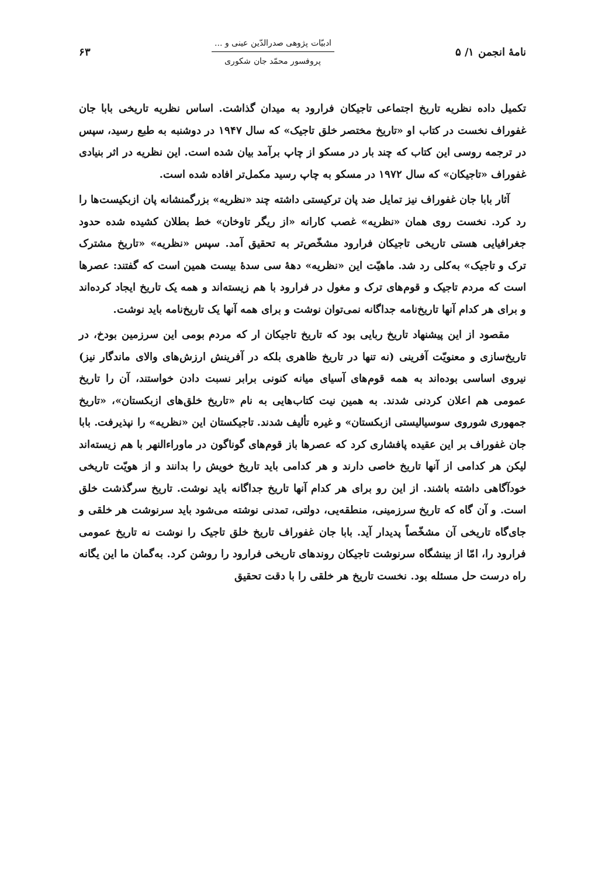نامهٔ انجمن ۱/ ۵
ادبیّات پژوهی صدرالدّین عینی و ...
پروفسور محمّد جان شکوری
۶۳
تکمیل داده نظریه تاریخ اجتماعی تاجیکان فرارود به میدان گذاشت. اساس نظریه تاریخی بابا جان غفوراف نخست در کتاب او «تاریخ مختصر خلق تاجیک» که سال ۱۹۴۷ در دوشنبه به طبع رسید، سپس در ترجمه روسی این کتاب که چند بار در مسکو از چاپ برآمد بیان شده است. این نظریه در اثر بنیادی غفوراف «تاجیکان» که سال ۱۹۷۲ در مسکو به چاپ رسید مکمل‌تر افاده شده است.
آثار بابا جان غفوراف نیز تمایل ضد پان ترکیستی داشته چند «نظریه» بزرگمنشانه پان ازبکیست‌ها را رد کرد. نخست روی همان «نظریه» غصب کارانه «از ریگر تاوخان» خط بطلان کشیده شده حدود جغرافیایی هستی تاریخی تاجیکان فرارود مشخّص‌تر به تحقیق آمد. سپس «نظریه» «تاریخ مشترک ترک و تاجیک» به‌کلی رد شد. ماهیّت این «نظریه» دههٔ سی سدهٔ بیست همین است که گفتند: عصرها است که مردم تاجیک و قوم‌های ترک و مغول در فرارود با هم زیسته‌اند و همه یک تاریخ ایجاد کرده‌اند و برای هر کدام آنها تاریخ‌نامه جداگانه نمی‌توان نوشت و برای همه آنها یک تاریخ‌نامه باید نوشت.
مقصود از این پیشنهاد تاریخ ربایی بود که تاریخ تاجیکان ار که مردم بومی این سرزمین بودخ، در تاریخ‌سازی و معنویّت آفرینی (نه تنها در تاریخ ظاهری بلکه در آفرینش ارزش‌های والای ماندگار نیز) نیروی اساسی بوده‌اند به همه قوم‌های آسیای میانه کنونی برابر نسبت دادن خواستند، آن را تاریخ عمومی هم اعلان کردنی شدند. به همین نیت کتاب‌هایی به نام «تاریخ خلق‌های ازبکستان»، «تاریخ جمهوری شوروی سوسیالیستی ازبکستان» و غیره تألیف شدند. تاجیکستان این «نظریه» را نپذیرفت. بابا جان غفوراف بر این عقیده پافشاری کرد که عصرها باز قوم‌های گوناگون در ماوراءالنهر با هم زیسته‌اند لیکن هر کدامی از آنها تاریخ خاصی دارند و هر کدامی باید تاریخ خویش را بدانند و از هویّت تاریخی خودآگاهی داشته باشند. از این رو برای هر کدام آنها تاریخ جداگانه باید نوشت. تاریخ سرگذشت خلق است. و آن گاه که تاریخ سرزمینی، منطقه‌یی، دولتی، تمدنی نوشته می‌شود باید سرنوشت هر خلقی و جای‌گاه تاریخی آن مشخّصاً پدیدار آید. بابا جان غفوراف تاریخ خلق تاجیک را نوشت نه تاریخ عمومی فرارود را، امّا از بینشگاه سرنوشت تاجیکان روندهای تاریخی فرارود را روشن کرد. به‌گمان ما این یگانه راه درست حل مسئله بود. نخست تاریخ هر خلقی را با دقت تحقیق